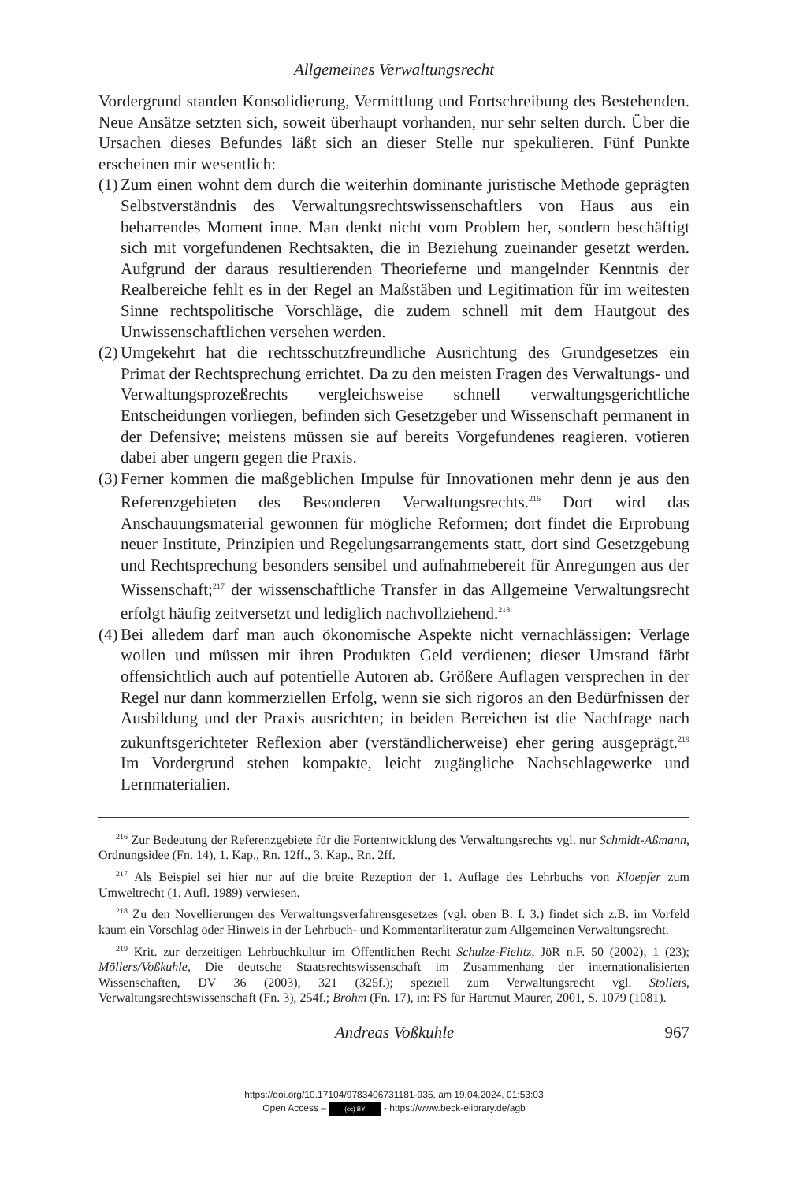Allgemeines Verwaltungsrecht
Vordergrund standen Konsolidierung, Vermittlung und Fortschreibung des Bestehenden. Neue Ansätze setzten sich, soweit überhaupt vorhanden, nur sehr selten durch. Über die Ursachen dieses Befundes läßt sich an dieser Stelle nur spekulieren. Fünf Punkte erscheinen mir wesentlich:
(1) Zum einen wohnt dem durch die weiterhin dominante juristische Methode geprägten Selbstverständnis des Verwaltungsrechtswissenschaftlers von Haus aus ein beharrendes Moment inne. Man denkt nicht vom Problem her, sondern beschäftigt sich mit vorgefundenen Rechtsakten, die in Beziehung zueinander gesetzt werden. Aufgrund der daraus resultierenden Theorieferne und mangelnder Kenntnis der Realbereiche fehlt es in der Regel an Maßstäben und Legitimation für im weitesten Sinne rechtspolitische Vorschläge, die zudem schnell mit dem Hautgout des Unwissenschaftlichen versehen werden.
(2) Umgekehrt hat die rechtsschutzfreundliche Ausrichtung des Grundgesetzes ein Primat der Rechtsprechung errichtet. Da zu den meisten Fragen des Verwaltungs- und Verwaltungsprozeßrechts vergleichsweise schnell verwaltungsgerichtliche Entscheidungen vorliegen, befinden sich Gesetzgeber und Wissenschaft permanent in der Defensive; meistens müssen sie auf bereits Vorgefundenes reagieren, votieren dabei aber ungern gegen die Praxis.
(3) Ferner kommen die maßgeblichen Impulse für Innovationen mehr denn je aus den Referenzgebieten des Besonderen Verwaltungsrechts.<sup>216</sup> Dort wird das Anschauungsmaterial gewonnen für mögliche Reformen; dort findet die Erprobung neuer Institute, Prinzipien und Regelungsarrangements statt, dort sind Gesetzgebung und Rechtsprechung besonders sensibel und aufnahmebereit für Anregungen aus der Wissenschaft;<sup>217</sup> der wissenschaftliche Transfer in das Allgemeine Verwaltungsrecht erfolgt häufig zeitversetzt und lediglich nachvollziehend.<sup>218</sup>
(4) Bei alledem darf man auch ökonomische Aspekte nicht vernachlässigen: Verlage wollen und müssen mit ihren Produkten Geld verdienen; dieser Umstand färbt offensichtlich auch auf potentielle Autoren ab. Größere Auflagen versprechen in der Regel nur dann kommerziellen Erfolg, wenn sie sich rigoros an den Bedürfnissen der Ausbildung und der Praxis ausrichten; in beiden Bereichen ist die Nachfrage nach zukunftsgerichteter Reflexion aber (verständlicherweise) eher gering ausgeprägt.<sup>219</sup> Im Vordergrund stehen kompakte, leicht zugängliche Nachschlagewerke und Lernmaterialien.
<sup>216</sup> Zur Bedeutung der Referenzgebiete für die Fortentwicklung des Verwaltungsrechts vgl. nur Schmidt-Aßmann, Ordnungsidee (Fn. 14), 1. Kap., Rn. 12ff., 3. Kap., Rn. 2ff.
<sup>217</sup> Als Beispiel sei hier nur auf die breite Rezeption der 1. Auflage des Lehrbuchs von Kloepfer zum Umweltrecht (1. Aufl. 1989) verwiesen.
<sup>218</sup> Zu den Novellierungen des Verwaltungsverfahrensgesetzes (vgl. oben B. I. 3.) findet sich z.B. im Vorfeld kaum ein Vorschlag oder Hinweis in der Lehrbuch- und Kommentarliteratur zum Allgemeinen Verwaltungsrecht.
<sup>219</sup> Krit. zur derzeitigen Lehrbuchkultur im Öffentlichen Recht Schulze-Fielitz, JöR n.F. 50 (2002), 1 (23); Möllers/Voßkuhle, Die deutsche Staatsrechtswissenschaft im Zusammenhang der internationalisierten Wissenschaften, DV 36 (2003), 321 (325f.); speziell zum Verwaltungsrecht vgl. Stolleis, Verwaltungsrechtswissenschaft (Fn. 3), 254f.; Brohm (Fn. 17), in: FS für Hartmut Maurer, 2001, S. 1079 (1081).
Andreas Voßkuhle 967
https://doi.org/10.17104/9783406731181-935, am 19.04.2024, 01:53:03
Open Access – (cc) BY - https://www.beck-elibrary.de/agb